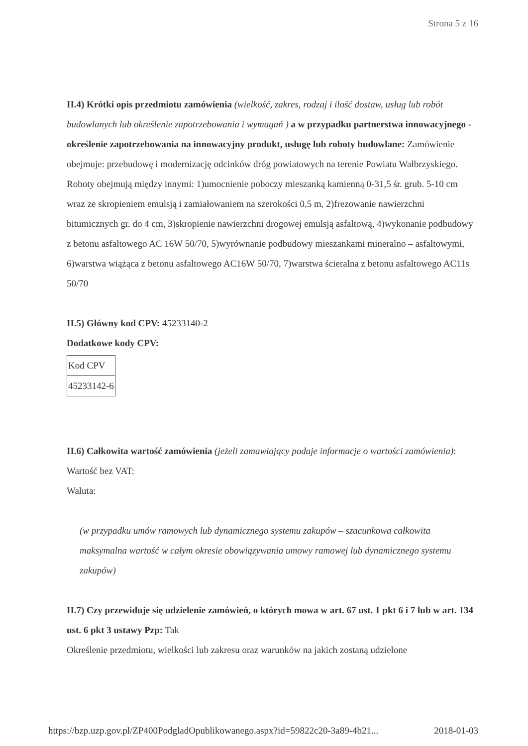Strona 5 z 16
II.4) Krótki opis przedmiotu zamówienia (wielkość, zakres, rodzaj i ilość dostaw, usług lub robót budowlanych lub określenie zapotrzebowania i wymagań ) a w przypadku partnerstwa innowacyjnego - określenie zapotrzebowania na innowacyjny produkt, usługę lub roboty budowlane: Zamówienie obejmuje: przebudowę i modernizację odcinków dróg powiatowych na terenie Powiatu Wałbrzyskiego. Roboty obejmują między innymi: 1)umocnienie poboczy mieszanką kamienną 0-31,5 śr. grub. 5-10 cm wraz ze skropieniem emulsją i zamiałowaniem na szerokości 0,5 m, 2)frezowanie nawierzchni bitumicznych gr. do 4 cm, 3)skropienie nawierzchni drogowej emulsją asfaltową, 4)wykonanie podbudowy z betonu asfaltowego AC 16W 50/70, 5)wyrównanie podbudowy mieszankami mineralno – asfaltowymi, 6)warstwa wiążąca z betonu asfaltowego AC16W 50/70, 7)warstwa ścieralna z betonu asfaltowego AC11s 50/70
II.5) Główny kod CPV: 45233140-2
Dodatkowe kody CPV:
| Kod CPV |
| 45233142-6 |
II.6) Całkowita wartość zamówienia (jeżeli zamawiający podaje informacje o wartości zamówienia):
Wartość bez VAT:
Waluta:
(w przypadku umów ramowych lub dynamicznego systemu zakupów – szacunkowa całkowita maksymalna wartość w całym okresie obowiązywania umowy ramowej lub dynamicznego systemu zakupów)
II.7) Czy przewiduje się udzielenie zamówień, o których mowa w art. 67 ust. 1 pkt 6 i 7 lub w art. 134 ust. 6 pkt 3 ustawy Pzp: Tak
Określenie przedmiotu, wielkości lub zakresu oraz warunków na jakich zostaną udzielone
https://bzp.uzp.gov.pl/ZP400PodgladOpublikowanego.aspx?id=59822c20-3a89-4b21... 2018-01-03